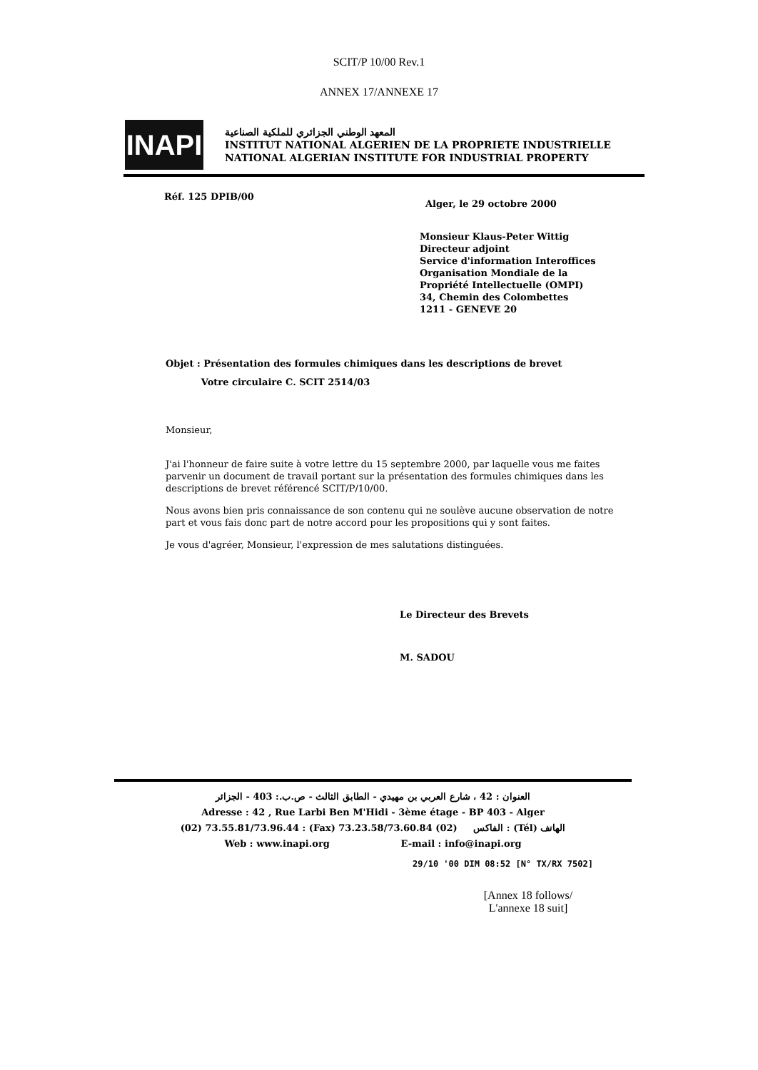SCIT/P 10/00 Rev.1
ANNEX 17/ANNEXE 17
INAPI
المعهد الوطني الجزائري للملكية الصناعية
INSTITUT NATIONAL ALGERIEN DE LA PROPRIETE INDUSTRIELLE
NATIONAL ALGERIAN INSTITUTE FOR INDUSTRIAL PROPERTY
Réf. 125 DPIB/00
Alger, le 29 octobre 2000
Monsieur Klaus-Peter Wittig
Directeur adjoint
Service d'information Interoffices
Organisation Mondiale de la
Propriété Intellectuelle (OMPI)
34, Chemin des Colombettes
1211 - GENEVE 20
Objet : Présentation des formules chimiques dans les descriptions de brevet
Votre circulaire C. SCIT 2514/03
Monsieur,
J'ai l'honneur de faire suite à votre lettre du 15 septembre 2000, par laquelle vous me faites parvenir un document de travail portant sur la présentation des formules chimiques dans les descriptions de brevet référencé SCIT/P/10/00.
Nous avons bien pris connaissance de son contenu qui ne soulève aucune observation de notre part et vous fais donc part de notre accord pour les propositions qui y sont faites.
Je vous d'agréer, Monsieur, l'expression de mes salutations distinguées.
Le Directeur des Brevets
M. SADOU
العنوان : 42 ، شارع العربي بن مهيدي - الطابق الثالث - ص.ب.: 403 - الجزائر
Adresse : 42 , Rue Larbi Ben M'Hidi - 3ème étage - BP 403 - Alger
(02) 73.55.81/73.96.44 : (Fax) الفاكس (02) 73.23.58/73.60.84 : (Tél) الهاتف
Web : www.inapi.org E-mail : info@inapi.org
29/10 '00 DIM 08:52 [N° TX/RX 7502]
[Annex 18 follows/
L'annexe 18 suit]